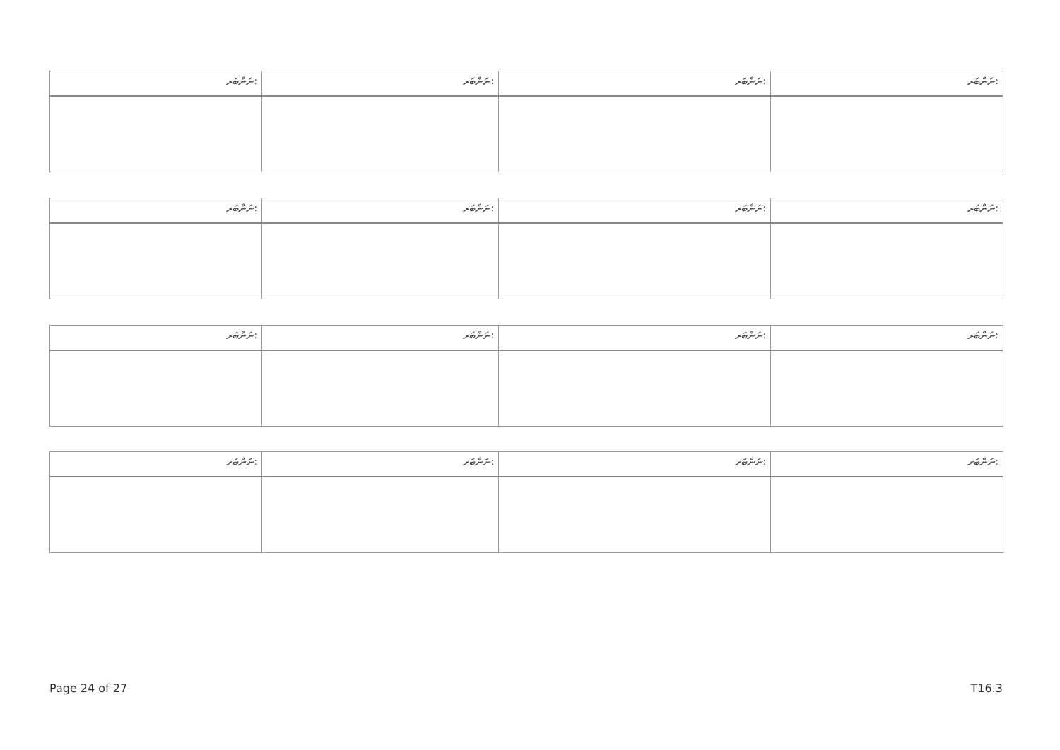| ނަންބަރ: | ނަންބަރ: | ނަންބަރ: | ނަންބަރ: |
| --- | --- | --- | --- |
| ނަންބަރ: | ނަންބަރ: | ނަންބަރ: | ނަންބަރ: |
| --- | --- | --- | --- |
| ނަންބަރ: | ނަންބަރ: | ނަންބަރ: | ނަންބަރ: |
| --- | --- | --- | --- |
| ނަންބަރ: | ނަންބަރ: | ނަންބަރ: | ނަންބަރ: |
| --- | --- | --- | --- |
Page 24 of 27 T16.3